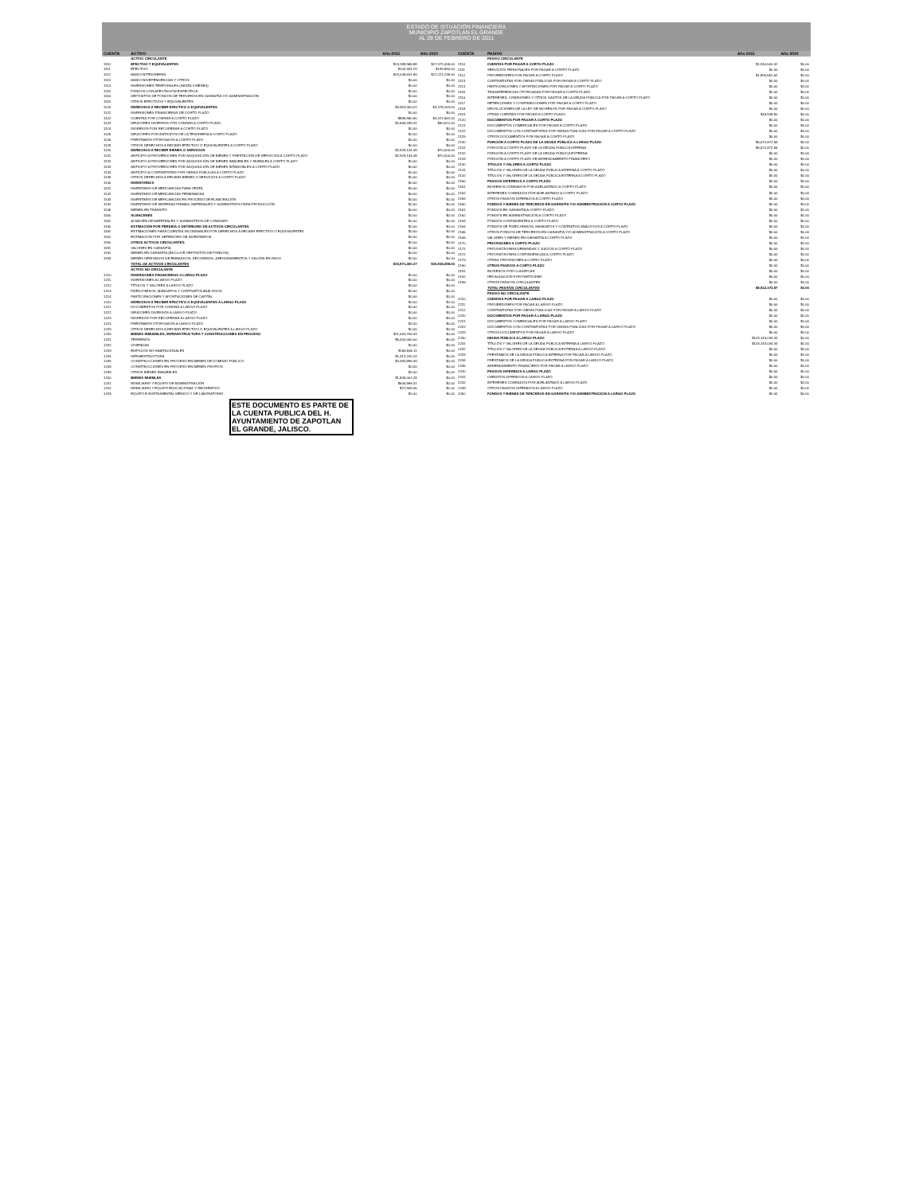ESTADO DE SITUACIÓN FINANCIERA
MUNICIPIO ZAPOTLAN EL GRANDE
AL 28 DE FEBRERO DE 2011
| CUENTA | ACTIVO | Año 2011 | Año 2010 |
| --- | --- | --- | --- |
| | ACTIVO CIRCULANTE | | |
| 1110 | EFECTIVO Y EQUIVALENTES | $24,188,965.88 | $27,371,095.00 |
| 1111 | EFECTIVO | $140,334.19 | $149,860.00 |
| 1112 | BANCOS/TESORERÍA | $24,048,631.69 | $27,221,235.00 |
| 1113 | BANCOS/DEPENDENCIAS Y OTROS | $0.00 | $0.00 |
| 1114 | INVERSIONES TEMPORALES (HASTA 3 MESES) | $0.00 | $0.00 |
| 1115 | FONDOS CON AFECTACIÓN ESPECÍFICA | $0.00 | $0.00 |
| 1116 | DEPÓSITOS DE FONDOS DE TERCEROS EN GARANTÍA Y/O ADMINISTRACIÓN | $0.00 | $0.00 |
| 1119 | OTROS EFECTIVOS Y EQUIVALENTES | $0.00 | $0.00 |
| 1120 | DERECHOS A RECIBIR EFECTIVO O EQUIVALENTES | $3,453,300.01 | $3,378,163.00 |
| 1121 | INVERSIONES FINANCIERAS DE CORTO PLAZO | $0.00 | $0.00 |
| 1122 | CUENTAS POR COBRAR A CORTO PLAZO | $886,960.60 | $3,317,651.00 |
| 1123 | DEUDORES DIVERSOS POR COBRAR A CORTO PLAZO | $2,566,339.41 | $60,512.00 |
| 1124 | INGRESOS POR RECUPERAR A CORTO PLAZO | $0.00 | $0.00 |
| 1125 | DEUDORES POR ANTICIPOS DE LA TESORERÍA A CORTO PLAZO | $0.00 | $0.00 |
| 1126 | PRÉSTAMOS OTORGADOS A CORTO PLAZO | $0.00 | $0.00 |
| 1129 | OTROS DERECHOS A RECIBIR EFECTIVO O EQUIVALENTES A CORTO PLAZO | $0.00 | $0.00 |
| 1130 | DERECHOS A RECIBIR BIENES O SERVICIOS | $2,929,134.48 | $70,000.00 |
| 1131 | ANTICIPO A PROVEEDORES POR ADQUISICIÓN DE BIENES Y PRESTACIÓN DE SERVICIOS A CORTO PLAZO | $2,929,134.48 | $70,000.00 |
| 1132 | ANTICIPO A PROVEEDORES POR ADQUISICIÓN DE BIENES INMUEBLES Y MUEBLES A CORTO PLAZO | $0.00 | $0.00 |
| 1133 | ANTICIPO A PROVEEDORES POR ADQUISICIÓN DE BIENES INTANGIBLES A CORTO PLAZO | $0.00 | $0.00 |
| 1134 | ANTICIPO A CONTRATISTAS POR OBRAS PÚBLICAS A CORTO PLAZO | $0.00 | $0.00 |
| 1139 | OTROS DERECHOS A RECIBIR BIENES O SERVICIOS A CORTO PLAZO | $0.00 | $0.00 |
| 1140 | INVENTARIOS | $0.00 | $0.00 |
| 1141 | INVENTARIO DE MERCANCÍAS PARA VENTA | $0.00 | $0.00 |
| 1142 | INVENTARIO DE MERCANCÍAS TERMINADAS | $0.00 | $0.00 |
| 1143 | INVENTARIO DE MERCANCÍAS EN PROCESO DE ELABORACIÓN | $0.00 | $0.00 |
| 1144 | INVENTARIO DE MATERIAS PRIMAS, MATERIALES Y SUMINISTROS PARA PRODUCCIÓN | $0.00 | $0.00 |
| 1145 | BIENES EN TRÁNSITO | $0.00 | $0.00 |
| 1150 | ALMACENES | $0.00 | $0.00 |
| 1151 | ALMACÉN DE MATERIALES Y SUMINISTROS DE CONSUMO | $0.00 | $0.00 |
| 1160 | ESTIMACIÓN POR PÉRDIDA O DETERIORO DE ACTIVOS CIRCULANTES | $0.00 | $0.00 |
| 1161 | ESTIMACIONES PARA CUENTAS INCOBRABLES POR DERECHOS A RECIBIR EFECTIVO O EQUIVALENTES | $0.00 | $0.00 |
| 1162 | ESTIMACIÓN POR DETERIORO DE INVENTARIOS | $0.00 | $0.00 |
| 1190 | OTROS ACTIVOS CIRCULANTES | $0.00 | $0.00 |
| 1191 | VALORES EN GARANTÍA | $0.00 | $0.00 |
| 1192 | BIENES EN GARANTÍA (EXCLUYE DEPÓSITOS DE FONDOS) | $0.00 | $0.00 |
| 1193 | BIENES DERIVADOS DE EMBARGOS, DECOMISOS, ASEGURAMIENTOS Y DACIÓN EN PAGO | $0.00 | $0.00 |
| | TOTAL DE ACTIVOS CIRCULANTES | $30,571,400.37 | $30,819,258.00 |
| | ACTIVO NO CIRCULANTE | | |
| 1210 | INVERSIONES FINANCIERAS A LARGO PLAZO | $0.00 | $0.00 |
| 1211 | INVERSIONES A LARGO PLAZO | $0.00 | $0.00 |
| 1212 | TÍTULOS Y VALORES A LARGO PLAZO | $0.00 | $0.00 |
| 1213 | FIDEICOMISOS, MANDATOS Y CONTRATOS ANÁLOGOS | $0.00 | $0.00 |
| 1214 | PARTICIPACIONES Y APORTACIONES DE CAPITAL | $0.00 | $0.00 |
| 1220 | DERECHOS A RECIBIR EFECTIVO O EQUIVALENTES A LARGO PLAZO | $0.00 | $0.00 |
| 1221 | DOCUMENTOS POR COBRAR A LARGO PLAZO | $0.00 | $0.00 |
| 1222 | DEUDORES DIVERSOS A LARGO PLAZO | $0.00 | $0.00 |
| 1223 | INGRESOS POR RECUPERAR A LARGO PLAZO | $0.00 | $0.00 |
| 1224 | PRÉSTAMOS OTORGADOS A LARGO PLAZO | $0.00 | $0.00 |
| 1229 | OTROS DERECHOS A RECIBIR EFECTIVO O EQUIVALENTES A LARGO PLAZO | $0.00 | $0.00 |
| 1230 | BIENES INMUEBLES, INFRAESTRUCTURA Y CONSTRUCCIONES EN PROCESO | $11,063,706.44 | $0.00 |
| 1231 | TERRENOS | $5,000,000.00 | $0.00 |
| 1232 | VIVIENDAS | $0.00 | $0.00 |
| 1233 | EDIFICIOS NO HABITACIONALES | $166,565.11 | $0.00 |
| 1234 | INFRAESTRUCTURA | $1,412,242.24 | $0.00 |
| 1235 | CONSTRUCCIONES EN PROCESO EN BIENES DE DOMINIO PÚBLICO | $4,484,899.09 | $0.00 |
| 1236 | CONSTRUCCIONES EN PROCESO EN BIENES PROPIOS | $0.00 | $0.00 |
| 1239 | OTROS BIENES INMUEBLES | $0.00 | $0.00 |
| 1240 | BIENES MUEBLES | $1,845,002.28 | $0.00 |
| 1241 | MOBILIARIO Y EQUIPO DE ADMINISTRACIÓN | $505,966.41 | $0.00 |
| 1242 | MOBILIARIO Y EQUIPO EDUCACIONAL Y RECREATIVO | $27,905.05 | $0.00 |
| 1243 | EQUIPO E INSTRUMENTAL MÉDICO Y DE LABORATORIO | $0.00 | $0.00 |
| CUENTA | PASIVO | Año 2011 | Año 2010 |
| --- | --- | --- | --- |
| | PASIVO CIRCULANTE | | |
| 2110 | CUENTAS POR PAGAR A CORTO PLAZO | $1,940,500.42 | $0.00 |
| 2111 | SERVICIOS PERSONALES POR PAGAR A CORTO PLAZO | $0.00 | $0.00 |
| 2112 | PROVEEDORES POR PAGAR A CORTO PLAZO | $1,893,551.62 | $0.00 |
| 2113 | CONTRATISTAS POR OBRAS PÚBLICAS POR PAGAR A CORTO PLAZO | $0.00 | $0.00 |
| 2114 | PARTICIPACIONES Y APORTACIONES POR PAGAR A CORTO PLAZO | $0.00 | $0.00 |
| 2115 | TRANSFERENCIAS OTORGADAS POR PAGAR A CORTO PLAZO | $0.00 | $0.00 |
| 2116 | INTERESES, COMISIONES Y OTROS GASTOS DE LA DEUDA PÚBLICA POR PAGAR A CORTO PLAZO | $0.00 | $0.00 |
| 2117 | RETENCIONES Y CONTRIBUCIONES POR PAGAR A CORTO PLAZO | $0.00 | $0.00 |
| 2118 | DEVOLUCIONES DE LA LEY DE INGRESOS POR PAGAR A CORTO PLAZO | $0.00 | $0.00 |
| 2119 | OTRAS CUENTAS POR PAGAR A CORTO PLAZO | $46,948.80 | $0.00 |
| 2120 | DOCUMENTOS POR PAGAR A CORTO PLAZO | $0.00 | $0.00 |
| 2121 | DOCUMENTOS COMERCIALES POR PAGAR A CORTO PLAZO | $0.00 | $0.00 |
| 2122 | DOCUMENTOS CON CONTRATISTAS POR OBRAS PÚBLICAS POR PAGAR A CORTO PLAZO | $0.00 | $0.00 |
| 2129 | OTROS DOCUMENTOS POR PAGAR A CORTO PLAZO | $0.00 | $0.00 |
| 2130 | PORCIÓN A CORTO PLAZO DE LA DEUDA PÚBLICA A LARGO PLAZO | $6,571,872.55 | $0.00 |
| 2131 | PORCIÓN A CORTO PLAZO DE LA DEUDA PÚBLICA INTERNA | $6,571,872.55 | $0.00 |
| 2132 | PORCIÓN A CORTO PLAZO DE LA DEUDA PÚBLICA EXTERNA | $0.00 | $0.00 |
| 2133 | PORCIÓN A CORTO PLAZO DE ARRENDAMIENTO FINANCIERO | $0.00 | $0.00 |
| 2140 | TÍTULOS Y VALORES A CORTO PLAZO | $0.00 | $0.00 |
| 2141 | TÍTULOS Y VALORES DE LA DEUDA PÚBLICA INTERNA A CORTO PLAZO | $0.00 | $0.00 |
| 2142 | TÍTULOS Y VALORES DE LA DEUDA PÚBLICA EXTERNA A CORTO PLAZO | $0.00 | $0.00 |
| 2150 | PASIVOS DIFERIDOS A CORTO PLAZO | $0.00 | $0.00 |
| 2151 | INGRESOS COBRADOS POR ADELANTADO A CORTO PLAZO | $0.00 | $0.00 |
| 2152 | INTERESES COBRADOS POR ADELANTADO A CORTO PLAZO | $0.00 | $0.00 |
| 2159 | OTROS PASIVOS DIFERIDOS A CORTO PLAZO | $0.00 | $0.00 |
| 2160 | FONDOS Y BIENES DE TERCEROS EN GARANTÍA Y/O ADMINISTRACIÓN A CORTO PLAZO | $0.00 | $0.00 |
| 2161 | FONDOS EN GARANTÍA A CORTO PLAZO | $0.00 | $0.00 |
| 2162 | FONDOS EN ADMINISTRACIÓN A CORTO PLAZO | $0.00 | $0.00 |
| 2163 | FONDOS CONTINGENTES A CORTO PLAZO | $0.00 | $0.00 |
| 2164 | FONDOS DE FIDEICOMISOS, MANDATOS Y CONTRATOS ANÁLOGOS A CORTO PLAZO | $0.00 | $0.00 |
| 2165 | OTROS FONDOS DE TERCEROS EN GARANTÍA Y/O ADMINISTRACIÓN A CORTO PLAZO | $0.00 | $0.00 |
| 2166 | VALORES Y BIENES EN GARANTÍA A CORTO PLAZO | $0.00 | $0.00 |
| 2170 | PROVISIONES A CORTO PLAZO | $0.00 | $0.00 |
| 2171 | PROVISIÓN PARA DEMANDAS Y JUICIOS A CORTO PLAZO | $0.00 | $0.00 |
| 2172 | PROVISIÓN PARA CONTINGENCIAS A CORTO PLAZO | $0.00 | $0.00 |
| 2179 | OTRAS PROVISIONES A CORTO PLAZO | $0.00 | $0.00 |
| 2190 | OTROS PASIVOS A CORTO PLAZO | $0.00 | $0.00 |
| 2191 | INGRESOS POR CLASIFICAR | $0.00 | $0.00 |
| 2192 | RECAUDACIÓN POR PARTICIPAR | $0.00 | $0.00 |
| 2199 | OTROS PASIVOS CIRCULANTES | $0.00 | $0.00 |
| | TOTAL PASIVOS CIRCULANTES | $8,512,372.97 | $0.00 |
| | PASIVO NO CIRCULANTE | | |
| 2210 | CUENTAS POR PAGAR A LARGO PLAZO | $0.00 | $0.00 |
| 2211 | PROVEEDORES POR PAGAR A LARGO PLAZO | $0.00 | $0.00 |
| 2212 | CONTRATISTAS POR OBRAS PÚBLICAS POR PAGAR A LARGO PLAZO | $0.00 | $0.00 |
| 2220 | DOCUMENTOS POR PAGAR A LARGO PLAZO | $0.00 | $0.00 |
| 2221 | DOCUMENTOS COMERCIALES POR PAGAR A LARGO PLAZO | $0.00 | $0.00 |
| 2222 | DOCUMENTOS CON CONTRATISTAS POR OBRAS PÚBLICAS POR PAGAR A LARGO PLAZO | $0.00 | $0.00 |
| 2229 | OTROS DOCUMENTOS POR PAGAR A LARGO PLAZO | $0.00 | $0.00 |
| 2230 | DEUDA PÚBLICA A LARGO PLAZO | $103,143,034.34 | $0.00 |
| 2231 | TÍTULOS Y VALORES DE LA DEUDA PÚBLICA INTERNA A LARGO PLAZO | $103,143,034.34 | $0.00 |
| 2232 | TÍTULOS Y VALORES DE LA DEUDA PÚBLICA EXTERNA A LARGO PLAZO | $0.00 | $0.00 |
| 2233 | PRÉSTAMOS DE LA DEUDA PÚBLICA INTERNA POR PAGAR A LARGO PLAZO | $0.00 | $0.00 |
| 2234 | PRÉSTAMOS DE LA DEUDA PÚBLICA EXTERNA POR PAGAR A LARGO PLAZO | $0.00 | $0.00 |
| 2235 | ARRENDAMIENTO FINANCIERO POR PAGAR A LARGO PLAZO | $0.00 | $0.00 |
| 2240 | PASIVOS DIFERIDOS A LARGO PLAZO | $0.00 | $0.00 |
| 2241 | CRÉDITOS DIFERIDOS A LARGO PLAZO | $0.00 | $0.00 |
| 2242 | INTERESES COBRADOS POR ADELANTADO A LARGO PLAZO | $0.00 | $0.00 |
| 2249 | OTROS PASIVOS DIFERIDOS A LARGO PLAZO | $0.00 | $0.00 |
| 2250 | FONDOS Y BIENES DE TERCEROS EN GARANTÍA Y/O ADMINISTRACIÓN A LARGO PLAZO | $0.00 | $0.00 |
ESTE DOCUMENTO ES PARTE DE LA CUENTA PUBLICA DEL H. AYUNTAMIENTO DE ZAPOTLAN EL GRANDE, JALISCO.